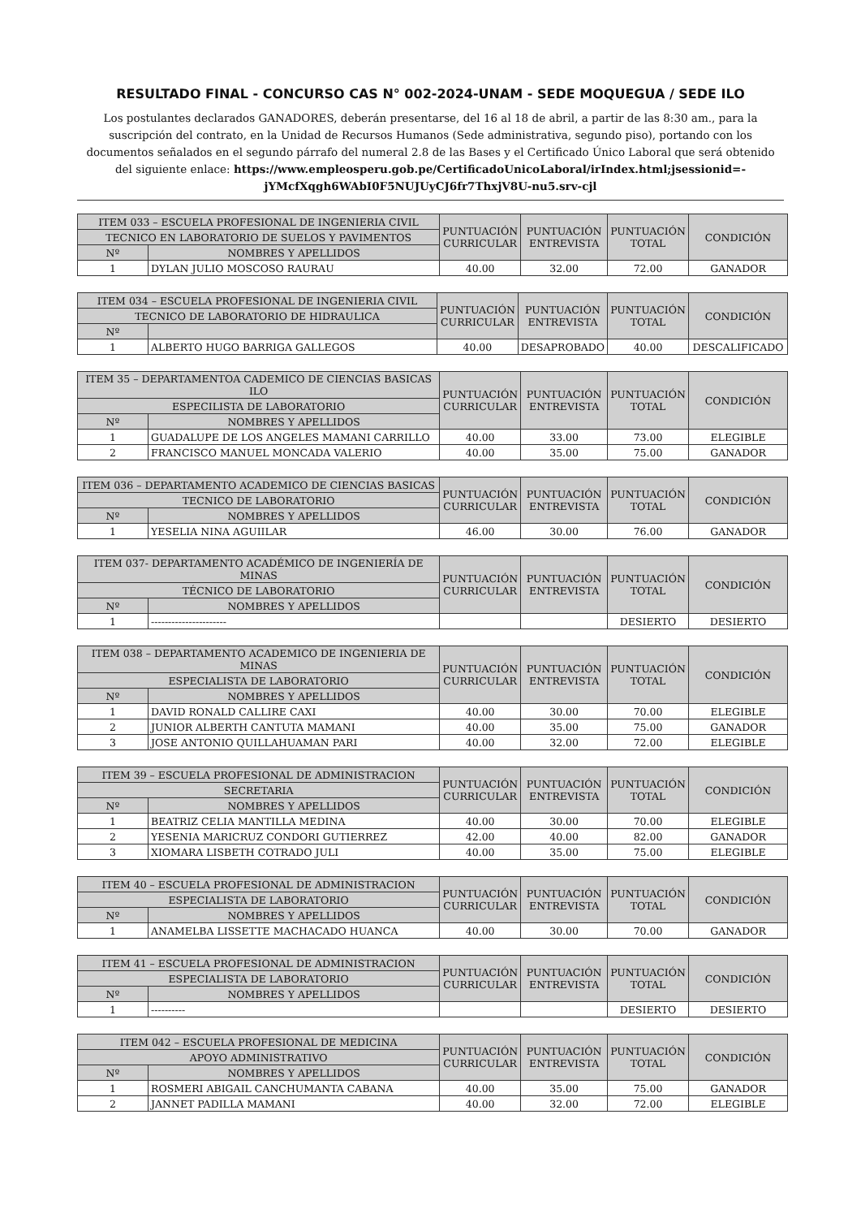RESULTADO FINAL - CONCURSO CAS N° 002-2024-UNAM - SEDE MOQUEGUA / SEDE ILO
Los postulantes declarados GANADORES, deberán presentarse, del 16 al 18 de abril, a partir de las 8:30 am., para la suscripción del contrato, en la Unidad de Recursos Humanos (Sede administrativa, segundo piso), portando con los documentos señalados en el segundo párrafo del numeral 2.8 de las Bases y el Certificado Único Laboral que será obtenido del siguiente enlace: https://www.empleosperu.gob.pe/CertificadoUnicoLaboral/irIndex.html;jsessionid=-jYMcfXqgh6WAbI0F5NUJUyCJ6fr7ThxjV8U-nu5.srv-cjl
| ITEM 033 – ESCUELA PROFESIONAL DE INGENIERIA CIVIL | | PUNTUACIÓN CURRICULAR | PUNTUACIÓN ENTREVISTA | PUNTUACIÓN TOTAL | CONDICIÓN |
| --- | --- | --- | --- | --- | --- |
| TECNICO EN LABORATORIO DE SUELOS Y PAVIMENTOS | | | | | |
| Nº | NOMBRES Y APELLIDOS | | | | |
| 1 | DYLAN JULIO MOSCOSO RAURAU | 40.00 | 32.00 | 72.00 | GANADOR |
| ITEM 034 – ESCUELA PROFESIONAL DE INGENIERIA CIVIL | | PUNTUACIÓN CURRICULAR | PUNTUACIÓN ENTREVISTA | PUNTUACIÓN TOTAL | CONDICIÓN |
| --- | --- | --- | --- | --- | --- |
| TECNICO DE LABORATORIO DE HIDRAULICA | | | | | |
| Nº | | | | | |
| 1 | ALBERTO HUGO BARRIGA GALLEGOS | 40.00 | DESAPROBADO | 40.00 | DESCALIFICADO |
| ITEM 35 – DEPARTAMENTOA CADEMICO DE CIENCIAS BASICAS ILO | | PUNTUACIÓN CURRICULAR | PUNTUACIÓN ENTREVISTA | PUNTUACIÓN TOTAL | CONDICIÓN |
| --- | --- | --- | --- | --- | --- |
| ESPECILISTA DE LABORATORIO | | | | | |
| Nº | NOMBRES Y APELLIDOS | | | | |
| 1 | GUADALUPE DE LOS ANGELES MAMANI CARRILLO | 40.00 | 33.00 | 73.00 | ELEGIBLE |
| 2 | FRANCISCO MANUEL MONCADA VALERIO | 40.00 | 35.00 | 75.00 | GANADOR |
| ITEM 036 – DEPARTAMENTO ACADEMICO DE CIENCIAS BASICAS | | PUNTUACIÓN CURRICULAR | PUNTUACIÓN ENTREVISTA | PUNTUACIÓN TOTAL | CONDICIÓN |
| --- | --- | --- | --- | --- | --- |
| TECNICO DE LABORATORIO | | | | | |
| Nº | NOMBRES Y APELLIDOS | | | | |
| 1 | YESELIA NINA AGUIILAR | 46.00 | 30.00 | 76.00 | GANADOR |
| ITEM 037- DEPARTAMENTO ACADÉMICO DE INGENIERÍA DE MINAS | | PUNTUACIÓN CURRICULAR | PUNTUACIÓN ENTREVISTA | PUNTUACIÓN TOTAL | CONDICIÓN |
| --- | --- | --- | --- | --- | --- |
| TÉCNICO DE LABORATORIO | | | | | |
| Nº | NOMBRES Y APELLIDOS | | | | |
| 1 | ---------------------- | | | DESIERTO | DESIERTO |
| ITEM 038 – DEPARTAMENTO ACADEMICO DE INGENIERIA DE MINAS | | PUNTUACIÓN CURRICULAR | PUNTUACIÓN ENTREVISTA | PUNTUACIÓN TOTAL | CONDICIÓN |
| --- | --- | --- | --- | --- | --- |
| ESPECIALISTA DE LABORATORIO | | | | | |
| Nº | NOMBRES Y APELLIDOS | | | | |
| 1 | DAVID RONALD CALLIRE CAXI | 40.00 | 30.00 | 70.00 | ELEGIBLE |
| 2 | JUNIOR ALBERTH CANTUTA MAMANI | 40.00 | 35.00 | 75.00 | GANADOR |
| 3 | JOSE ANTONIO QUILLAHUAMAN PARI | 40.00 | 32.00 | 72.00 | ELEGIBLE |
| ITEM 39 – ESCUELA PROFESIONAL DE ADMINISTRACION | | PUNTUACIÓN CURRICULAR | PUNTUACIÓN ENTREVISTA | PUNTUACIÓN TOTAL | CONDICIÓN |
| --- | --- | --- | --- | --- | --- |
| SECRETARIA | | | | | |
| Nº | NOMBRES Y APELLIDOS | | | | |
| 1 | BEATRIZ CELIA MANTILLA MEDINA | 40.00 | 30.00 | 70.00 | ELEGIBLE |
| 2 | YESENIA MARICRUZ CONDORI GUTIERREZ | 42.00 | 40.00 | 82.00 | GANADOR |
| 3 | XIOMARA LISBETH COTRADO JULI | 40.00 | 35.00 | 75.00 | ELEGIBLE |
| ITEM 40 – ESCUELA PROFESIONAL DE ADMINISTRACION | | PUNTUACIÓN CURRICULAR | PUNTUACIÓN ENTREVISTA | PUNTUACIÓN TOTAL | CONDICIÓN |
| --- | --- | --- | --- | --- | --- |
| ESPECIALISTA DE LABORATORIO | | | | | |
| Nº | NOMBRES Y APELLIDOS | | | | |
| 1 | ANAMELBA LISSETTE MACHACADO HUANCA | 40.00 | 30.00 | 70.00 | GANADOR |
| ITEM 41 – ESCUELA PROFESIONAL DE ADMINISTRACION | | PUNTUACIÓN CURRICULAR | PUNTUACIÓN ENTREVISTA | PUNTUACIÓN TOTAL | CONDICIÓN |
| --- | --- | --- | --- | --- | --- |
| ESPECIALISTA DE LABORATORIO | | | | | |
| Nº | NOMBRES Y APELLIDOS | | | | |
| 1 | ---------- | | | DESIERTO | DESIERTO |
| ITEM 042 – ESCUELA PROFESIONAL DE MEDICINA | | PUNTUACIÓN CURRICULAR | PUNTUACIÓN ENTREVISTA | PUNTUACIÓN TOTAL | CONDICIÓN |
| --- | --- | --- | --- | --- | --- |
| APOYO ADMINISTRATIVO | | | | | |
| Nº | NOMBRES Y APELLIDOS | | | | |
| 1 | ROSMERI ABIGAIL CANCHUMANTA CABANA | 40.00 | 35.00 | 75.00 | GANADOR |
| 2 | JANNET PADILLA MAMANI | 40.00 | 32.00 | 72.00 | ELEGIBLE |